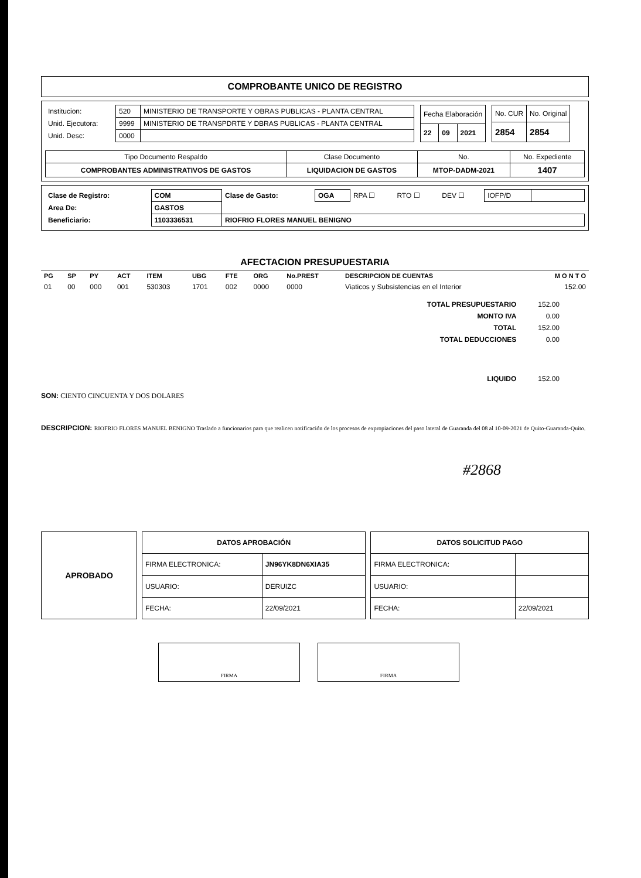COMPROBANTE UNICO DE REGISTRO
| Institucion: |
| Unid. Ejecutora: |
| Unid. Desc: |
| 520 | MINISTERIO DE TRANSPORTE Y OBRAS PUBLICAS - PLANTA CENTRAL |
| 9999 | MINISTERIO DE TRANSPDRTE Y DBRAS PUBLICAS - PLANTA CENTRAL |
| 0000 | |
| Fecha Elaboración | | |
| 22 | 09 | 2021 |
| No. CUR | No. Original |
| 2854 | 2854 |
| Tipo Documento Respaldo | Clase Documento | No. | No. Expediente |
| COMPROBANTES ADMINISTRATIVOS DE GASTOS | LIQUIDACION DE GASTOS | MTOP-DADM-2021 | 1407 |
| Clase de Registro: | COM | Clase de Gasto: | OGA | RPA ☐ | RTO ☐ | DEV ☐ | IOFP/D | |
| Area De: | GASTOS | | | | | | | |
| Beneficiario: | 1103336531 | RIOFRIO FLORES MANUEL BENIGNO | | | | | | |
AFECTACION PRESUPUESTARIA
| PG | SP | PY | ACT | ITEM | UBG | FTE | ORG | No.PREST | DESCRIPCION DE CUENTAS | M O N T O |
| 01 | 00 | 000 | 001 | 530303 | 1701 | 002 | 0000 | 0000 | Viaticos y Subsistencias en el Interior | 152.00 |
| TOTAL PRESUPUESTARIO | 152.00 |
| MONTO IVA | 0.00 |
| TOTAL | 152.00 |
| TOTAL DEDUCCIONES | 0.00 |
| LIQUIDO | 152.00 |
SON: CIENTO CINCUENTA Y DOS DOLARES
DESCRIPCION: RIOFRIO FLORES MANUEL BENIGNO Traslado a funcionarios para que realicen notificación de los procesos de expropiaciones del paso lateral de Guaranda del 08 al 10-09-2021 de Quito-Guaranda-Quito.
#2868
| APROBADO |
| DATOS APROBACIÓN | |
| --- | --- |
| FIRMA ELECTRONICA: | JN96YK8DN6XIA35 |
| USUARIO: | DERUIZC |
| FECHA: | 22/09/2021 |
| DATOS SOLICITUD PAGO | |
| --- | --- |
| FIRMA ELECTRONICA: | |
| USUARIO: | |
| FECHA: | 22/09/2021 |
FIRMA FIRMA